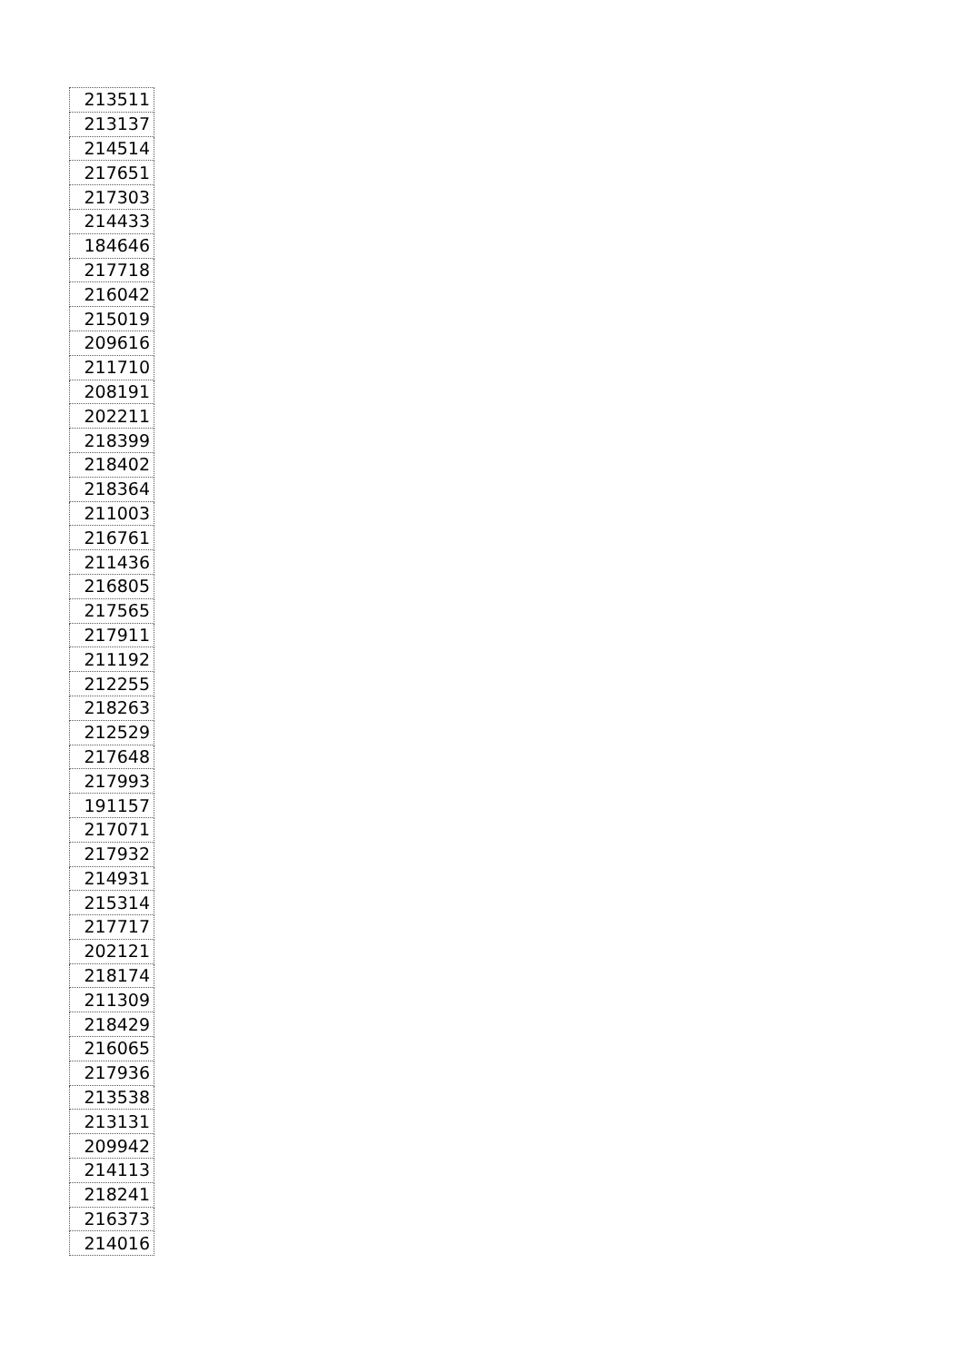| 213511 |
| 213137 |
| 214514 |
| 217651 |
| 217303 |
| 214433 |
| 184646 |
| 217718 |
| 216042 |
| 215019 |
| 209616 |
| 211710 |
| 208191 |
| 202211 |
| 218399 |
| 218402 |
| 218364 |
| 211003 |
| 216761 |
| 211436 |
| 216805 |
| 217565 |
| 217911 |
| 211192 |
| 212255 |
| 218263 |
| 212529 |
| 217648 |
| 217993 |
| 191157 |
| 217071 |
| 217932 |
| 214931 |
| 215314 |
| 217717 |
| 202121 |
| 218174 |
| 211309 |
| 218429 |
| 216065 |
| 217936 |
| 213538 |
| 213131 |
| 209942 |
| 214113 |
| 218241 |
| 216373 |
| 214016 |